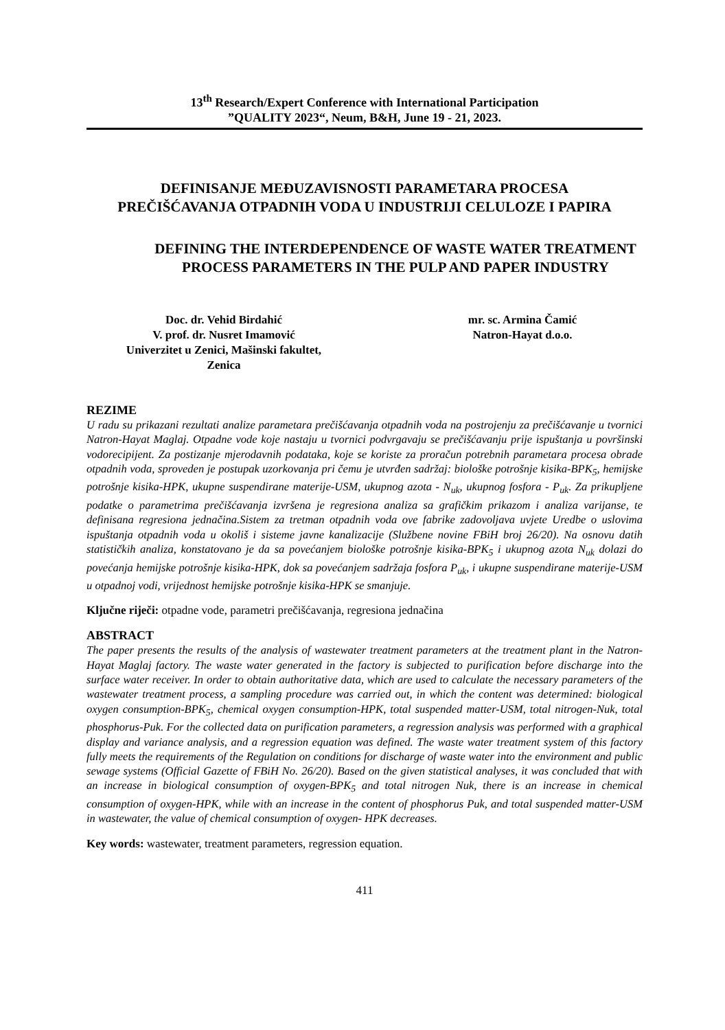13<sup>th</sup> Research/Expert Conference with International Participation
”QUALITY 2023“, Neum, B&H, June 19 - 21, 2023.
DEFINISANJE MEĐUZAVISNOSTI PARAMETARA PROCESA PREČIŠĆAVANJA OTPADNIH VODA U INDUSTRIJI CELULOZE I PAPIRA
DEFINING THE INTERDEPENDENCE OF WASTE WATER TREATMENT PROCESS PARAMETERS IN THE PULP AND PAPER INDUSTRY
Doc. dr. Vehid Birdahić
V. prof. dr. Nusret Imamović
Univerzitet u Zenici, Mašinski fakultet,
Zenica
mr. sc. Armina Čamić
Natron-Hayat d.o.o.
REZIME
U radu su prikazani rezultati analize parametara prečišćavanja otpadnih voda na postrojenju za prečišćavanje u tvornici Natron-Hayat Maglaj. Otpadne vode koje nastaju u tvornici podvrgavaju se prečišćavanju prije ispuštanja u površinski vodorecipijent. Za postizanje mjerodavnih podataka, koje se koriste za proračun potrebnih parametara procesa obrade otpadnih voda, sproveden je postupak uzorkovanja pri čemu je utvrđen sadržaj: biološke potrošnje kisika-BPK<sub>5</sub>, hemijske potrošnje kisika-HPK, ukupne suspendirane materije-USM, ukupnog azota - N<sub>uk</sub>, ukupnog fosfora - P<sub>uk</sub>. Za prikupljene podatke o parametrima prečišćavanja izvršena je regresiona analiza sa grafičkim prikazom i analiza varijanse, te definisana regresiona jednačina.Sistem za tretman otpadnih voda ove fabrike zadovoljava uvjete Uredbe o uslovima ispuštanja otpadnih voda u okoliš i sisteme javne kanalizacije (Službene novine FBiH broj 26/20). Na osnovu datih statističkih analiza, konstatovano je da sa povećanjem biološke potrošnje kisika-BPK<sub>5</sub> i ukupnog azota N<sub>uk</sub> dolazi do povećanja hemijske potrošnje kisika-HPK, dok sa povećanjem sadržaja fosfora P<sub>uk</sub>, i ukupne suspendirane materije-USM u otpadnoj vodi, vrijednost hemijske potrošnje kisika-HPK se smanjuje.
Ključne riječi: otpadne vode, parametri prečišćavanja, regresiona jednačina
ABSTRACT
The paper presents the results of the analysis of wastewater treatment parameters at the treatment plant in the Natron-Hayat Maglaj factory. The waste water generated in the factory is subjected to purification before discharge into the surface water receiver. In order to obtain authoritative data, which are used to calculate the necessary parameters of the wastewater treatment process, a sampling procedure was carried out, in which the content was determined: biological oxygen consumption-BPK<sub>5</sub>, chemical oxygen consumption-HPK, total suspended matter-USM, total nitrogen-Nuk, total phosphorus-Puk. For the collected data on purification parameters, a regression analysis was performed with a graphical display and variance analysis, and a regression equation was defined. The waste water treatment system of this factory fully meets the requirements of the Regulation on conditions for discharge of waste water into the environment and public sewage systems (Official Gazette of FBiH No. 26/20). Based on the given statistical analyses, it was concluded that with an increase in biological consumption of oxygen-BPK<sub>5</sub> and total nitrogen Nuk, there is an increase in chemical consumption of oxygen-HPK, while with an increase in the content of phosphorus Puk, and total suspended matter-USM in wastewater, the value of chemical consumption of oxygen- HPK decreases.
Key words: wastewater, treatment parameters, regression equation.
411